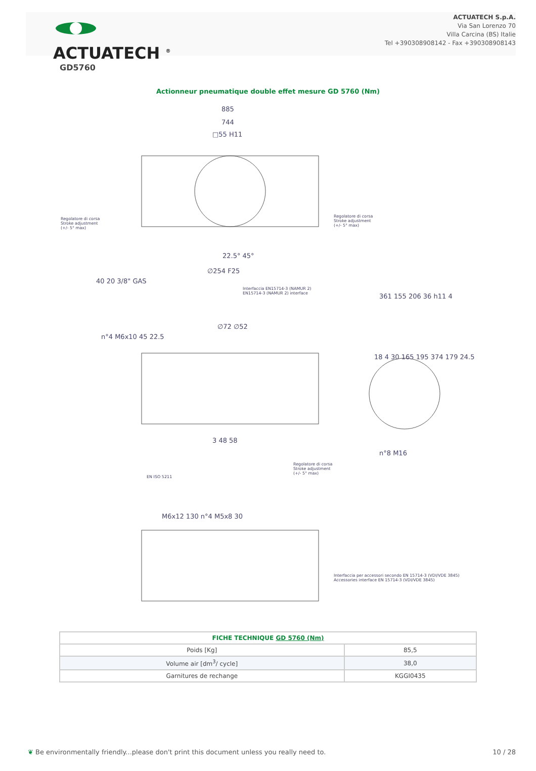ACTUATECH <sup>®</sup>
ACTUATECH S.p.A.
Via San Lorenzo 70
Villa Carcina (BS) Italie
Tel +390308908142 - Fax +390308908143
GD5760
Actionneur pneumatique double effet mesure GD 5760 (Nm)
885
744
□55 H11
Regolatore di corsa
Stroke adjustment
(+/- 5° max)
Regolatore di corsa
Stroke adjustment
(+/- 5° max)
22.5° 45°
∅254 F25
40 20 3/8" GAS
Interfaccia EN15714-3 (NAMUR 2)
EN15714-3 (NAMUR 2) interface
n°4 M6x10 45 22.5
∅72 ∅52
361 155 206 36 h11 4
18 4 30 165 195 374 179 24.5
n°8 M16
3 48 58
EN ISO 5211
Regolatore di corsa
Stroke adjustment
(+/- 5° max)
M6x12 130 n°4 M5x8 30
Interfaccia per accessori secondo EN 15714-3 (VDI/VDE 3845)
Accessories interface EN 15714-3 (VDI/VDE 3845)
| FICHE TECHNIQUE GD 5760 (Nm) | |
| --- | --- |
| Poids [Kg] | 85,5 |
| Volume air [dm<sup>3</sup>/ cycle] | 38,0 |
| Garnitures de rechange | KGGI0435 |
❦ Be environmentally friendly...please don't print this document unless you really need to. 10 / 28